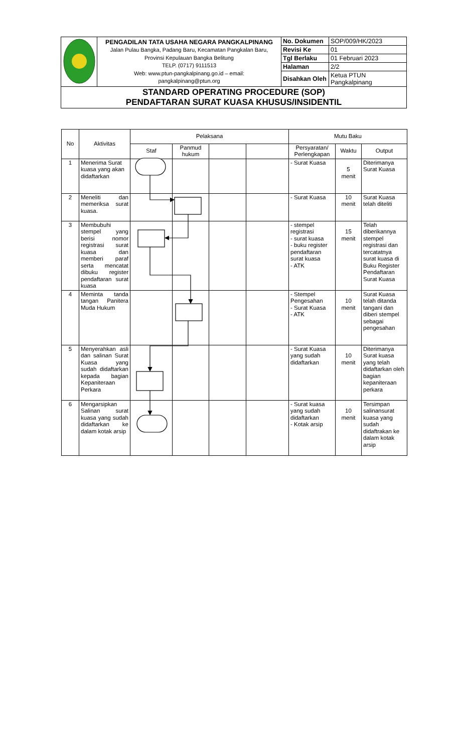| | PENGADILAN TATA USAHA NEGARA PANGKALPINANG Jalan Pulau Bangka, Padang Baru, Kecamatan Pangkalan Baru, Provinsi Kepulauan Bangka Belitung TELP. (0717) 9111513 Web: www.ptun-pangkalpinang.go.id – email: pangkalpinang@ptun.org | No. Dokumen | SOP/009/HK/2023 |
| | | Revisi Ke | 01 |
| | | Tgl Berlaku | 01 Februari 2023 |
| | | Halaman | 2/2 |
| | | Disahkan Oleh | Ketua PTUN Pangkalpinang |
| STANDARD OPERATING PROCEDURE (SOP) PENDAFTARAN SURAT KUASA KHUSUS/INSIDENTIL | | | |
| No | Aktivitas | Pelaksana | | | | Mutu Baku | | |
| | | Staf | Panmud hukum | | | Persyaratan/ Perlengkapan | Waktu | Output |
| 1 | Menerima Surat kuasa yang akan didaftarkan | | | | | - Surat Kuasa | 5 menit | Diterimanya Surat Kuasa |
| 2 | Meneliti dan memeriksa surat kuasa. | | | | | - Surat Kuasa | 10 menit | Surat Kuasa telah diteliti |
| 3 | Membubuhi stempel yang berisi nomor registrasi surat kuasa dan memberi paraf serta mencatat dibuku register pendaftaran surat kuasa | | | | | - stempel registrasi - surat kuasa - buku register pendaftaran surat kuasa - ATK | 15 menit | Telah diberikannya stempel registrasi dan tercatatnya surat kuasa di Buku Register Pendaftaran Surat Kuasa |
| 4 | Meminta tanda tangan Panitera Muda Hukum | | | | | - Stempel Pengesahan - Surat Kuasa - ATK | 10 menit | Surat Kuasa telah ditanda tangani dan diberi stempel sebagai pengesahan |
| 5 | Menyerahkan asli dan salinan Surat Kuasa yang sudah didaftarkan kepada bagian Kepaniteraan Perkara | | | | | - Surat Kuasa yang sudah didaftarkan | 10 menit | Diterimanya Surat kuasa yang telah didaftarkan oleh bagian kepaniteraan perkara |
| 6 | Mengarsipkan Salinan surat kuasa yang sudah didaftarkan ke dalam kotak arsip | | | | | - Surat kuasa yang sudah didaftarkan - Kotak arsip | 10 menit | Tersimpan salinansurat kuasa yang sudah didaftrakan ke dalam kotak arsip |